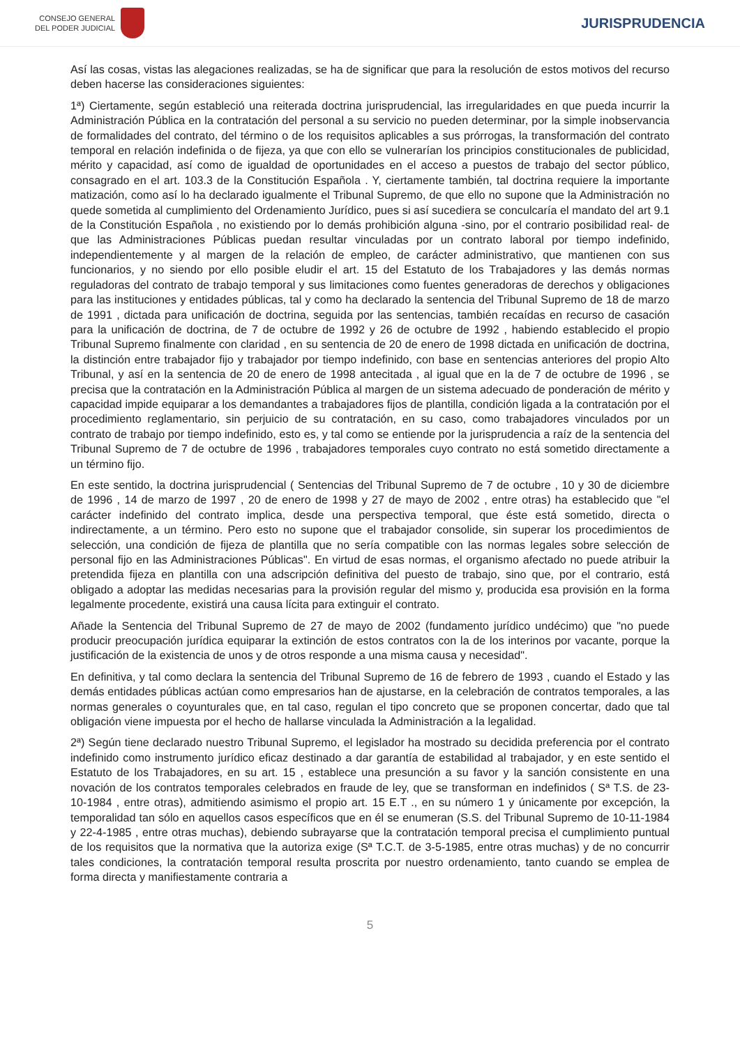CONSEJO GENERAL
DEL PODER JUDICIAL
JURISPRUDENCIA
Así las cosas, vistas las alegaciones realizadas, se ha de significar que para la resolución de estos motivos del recurso deben hacerse las consideraciones siguientes:
1ª) Ciertamente, según estableció una reiterada doctrina jurisprudencial, las irregularidades en que pueda incurrir la Administración Pública en la contratación del personal a su servicio no pueden determinar, por la simple inobservancia de formalidades del contrato, del término o de los requisitos aplicables a sus prórrogas, la transformación del contrato temporal en relación indefinida o de fijeza, ya que con ello se vulnerarían los principios constitucionales de publicidad, mérito y capacidad, así como de igualdad de oportunidades en el acceso a puestos de trabajo del sector público, consagrado en el art. 103.3 de la Constitución Española . Y, ciertamente también, tal doctrina requiere la importante matización, como así lo ha declarado igualmente el Tribunal Supremo, de que ello no supone que la Administración no quede sometida al cumplimiento del Ordenamiento Jurídico, pues si así sucediera se conculcaría el mandato del art 9.1 de la Constitución Española , no existiendo por lo demás prohibición alguna -sino, por el contrario posibilidad real- de que las Administraciones Públicas puedan resultar vinculadas por un contrato laboral por tiempo indefinido, independientemente y al margen de la relación de empleo, de carácter administrativo, que mantienen con sus funcionarios, y no siendo por ello posible eludir el art. 15 del Estatuto de los Trabajadores y las demás normas reguladoras del contrato de trabajo temporal y sus limitaciones como fuentes generadoras de derechos y obligaciones para las instituciones y entidades públicas, tal y como ha declarado la sentencia del Tribunal Supremo de 18 de marzo de 1991 , dictada para unificación de doctrina, seguida por las sentencias, también recaídas en recurso de casación para la unificación de doctrina, de 7 de octubre de 1992 y 26 de octubre de 1992 , habiendo establecido el propio Tribunal Supremo finalmente con claridad , en su sentencia de 20 de enero de 1998 dictada en unificación de doctrina, la distinción entre trabajador fijo y trabajador por tiempo indefinido, con base en sentencias anteriores del propio Alto Tribunal, y así en la sentencia de 20 de enero de 1998 antecitada , al igual que en la de 7 de octubre de 1996 , se precisa que la contratación en la Administración Pública al margen de un sistema adecuado de ponderación de mérito y capacidad impide equiparar a los demandantes a trabajadores fijos de plantilla, condición ligada a la contratación por el procedimiento reglamentario, sin perjuicio de su contratación, en su caso, como trabajadores vinculados por un contrato de trabajo por tiempo indefinido, esto es, y tal como se entiende por la jurisprudencia a raíz de la sentencia del Tribunal Supremo de 7 de octubre de 1996 , trabajadores temporales cuyo contrato no está sometido directamente a un término fijo.
En este sentido, la doctrina jurisprudencial ( Sentencias del Tribunal Supremo de 7 de octubre , 10 y 30 de diciembre de 1996 , 14 de marzo de 1997 , 20 de enero de 1998 y 27 de mayo de 2002 , entre otras) ha establecido que "el carácter indefinido del contrato implica, desde una perspectiva temporal, que éste está sometido, directa o indirectamente, a un término. Pero esto no supone que el trabajador consolide, sin superar los procedimientos de selección, una condición de fijeza de plantilla que no sería compatible con las normas legales sobre selección de personal fijo en las Administraciones Públicas". En virtud de esas normas, el organismo afectado no puede atribuir la pretendida fijeza en plantilla con una adscripción definitiva del puesto de trabajo, sino que, por el contrario, está obligado a adoptar las medidas necesarias para la provisión regular del mismo y, producida esa provisión en la forma legalmente procedente, existirá una causa lícita para extinguir el contrato.
Añade la Sentencia del Tribunal Supremo de 27 de mayo de 2002 (fundamento jurídico undécimo) que "no puede producir preocupación jurídica equiparar la extinción de estos contratos con la de los interinos por vacante, porque la justificación de la existencia de unos y de otros responde a una misma causa y necesidad".
En definitiva, y tal como declara la sentencia del Tribunal Supremo de 16 de febrero de 1993 , cuando el Estado y las demás entidades públicas actúan como empresarios han de ajustarse, en la celebración de contratos temporales, a las normas generales o coyunturales que, en tal caso, regulan el tipo concreto que se proponen concertar, dado que tal obligación viene impuesta por el hecho de hallarse vinculada la Administración a la legalidad.
2ª) Según tiene declarado nuestro Tribunal Supremo, el legislador ha mostrado su decidida preferencia por el contrato indefinido como instrumento jurídico eficaz destinado a dar garantía de estabilidad al trabajador, y en este sentido el Estatuto de los Trabajadores, en su art. 15 , establece una presunción a su favor y la sanción consistente en una novación de los contratos temporales celebrados en fraude de ley, que se transforman en indefinidos ( Sª T.S. de 23-10-1984 , entre otras), admitiendo asimismo el propio art. 15 E.T ., en su número 1 y únicamente por excepción, la temporalidad tan sólo en aquellos casos específicos que en él se enumeran (S.S. del Tribunal Supremo de 10-11-1984 y 22-4-1985 , entre otras muchas), debiendo subrayarse que la contratación temporal precisa el cumplimiento puntual de los requisitos que la normativa que la autoriza exige (Sª T.C.T. de 3-5-1985, entre otras muchas) y de no concurrir tales condiciones, la contratación temporal resulta proscrita por nuestro ordenamiento, tanto cuando se emplea de forma directa y manifiestamente contraria a
5